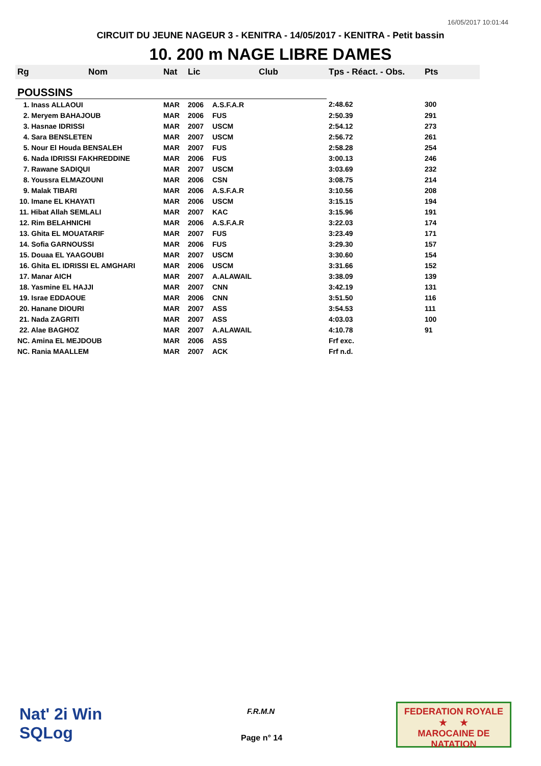16/05/2017 10:01:44
CIRCUIT DU JEUNE NAGEUR 3 - KENITRA - 14/05/2017 - KENITRA - Petit bassin
10. 200 m NAGE LIBRE DAMES
| Rg | Nom | Nat | Lic | Club | Tps - Réact. - Obs. | Pts |
| --- | --- | --- | --- | --- | --- | --- |
| POUSSINS | | | | | | |
| 1. Inass ALLAOUI | | MAR | 2006 | A.S.F.A.R | 2:48.62 | 300 |
| 2. Meryem BAHAJOUB | | MAR | 2006 | FUS | 2:50.39 | 291 |
| 3. Hasnae IDRISSI | | MAR | 2007 | USCM | 2:54.12 | 273 |
| 4. Sara BENSLETEN | | MAR | 2007 | USCM | 2:56.72 | 261 |
| 5. Nour El Houda BENSALEH | | MAR | 2007 | FUS | 2:58.28 | 254 |
| 6. Nada IDRISSI FAKHREDDINE | | MAR | 2006 | FUS | 3:00.13 | 246 |
| 7. Rawane SADIQUI | | MAR | 2007 | USCM | 3:03.69 | 232 |
| 8. Youssra ELMAZOUNI | | MAR | 2006 | CSN | 3:08.75 | 214 |
| 9. Malak TIBARI | | MAR | 2006 | A.S.F.A.R | 3:10.56 | 208 |
| 10. Imane EL KHAYATI | | MAR | 2006 | USCM | 3:15.15 | 194 |
| 11. Hibat Allah SEMLALI | | MAR | 2007 | KAC | 3:15.96 | 191 |
| 12. Rim BELAHNICHI | | MAR | 2006 | A.S.F.A.R | 3:22.03 | 174 |
| 13. Ghita EL MOUATARIF | | MAR | 2007 | FUS | 3:23.49 | 171 |
| 14. Sofia GARNOUSSI | | MAR | 2006 | FUS | 3:29.30 | 157 |
| 15. Douaa EL YAAGOUBI | | MAR | 2007 | USCM | 3:30.60 | 154 |
| 16. Ghita EL IDRISSI EL AMGHARI | | MAR | 2006 | USCM | 3:31.66 | 152 |
| 17. Manar AICH | | MAR | 2007 | A.ALAWAIL | 3:38.09 | 139 |
| 18. Yasmine EL HAJJI | | MAR | 2007 | CNN | 3:42.19 | 131 |
| 19. Israe EDDAOUE | | MAR | 2006 | CNN | 3:51.50 | 116 |
| 20. Hanane DIOURI | | MAR | 2007 | ASS | 3:54.53 | 111 |
| 21. Nada ZAGRITI | | MAR | 2007 | ASS | 4:03.03 | 100 |
| 22. Alae BAGHOZ | | MAR | 2007 | A.ALAWAIL | 4:10.78 | 91 |
| NC. Amina EL MEJDOUB | | MAR | 2006 | ASS | Frf exc. | |
| NC. Rania MAALLEM | | MAR | 2007 | ACK | Frf n.d. | |
Nat' 2i Win
SQLog
F.R.M.N
Page n° 14
FEDERATION ROYALE
★ ★
MAROCAINE DE NATATION